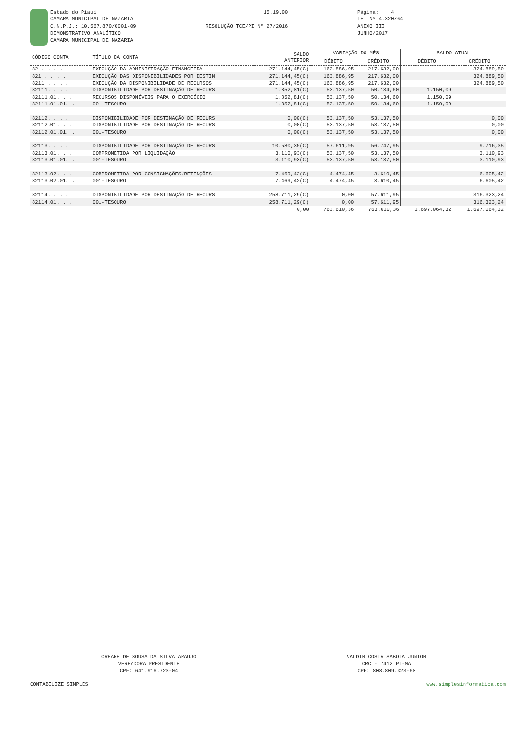Estado do Piaui CAMARA MUNICIPAL DE NAZARIA C.N.P.J.: 10.567.870/0001-09 DEMONSTRATIVO ANALÍTICO CAMARA MUNICIPAL DE NAZARIA
15.19.00 RESOLUÇÃO TCE/PI Nº 27/2016
Página: 4 LEI Nº 4.320/64 ANEXO III JUNHO/2017
| CÓDIGO CONTA | TÍTULO DA CONTA | SALDO ANTERIOR | VARIAÇÃO DO MÊS | | SALDO ATUAL | |
| --- | --- | --- | --- | --- | --- | --- |
| | | | DÉBITO | CRÉDITO | DÉBITO | CRÉDITO |
| 82 . . . . | EXECUÇÃO DA ADMINISTRAÇÃO FINANCEIRA | 271.144,45(C) | 163.886,95 | 217.632,00 | | 324.889,50 |
| 821 . . . . | EXECUÇÃO DAS DISPONIBILIDADES POR DESTIN | 271.144,45(C) | 163.886,95 | 217.632,00 | | 324.889,50 |
| 8211 . . . . | EXECUÇÃO DA DISPONIBILIDADE DE RECURSOS | 271.144,45(C) | 163.886,95 | 217.632,00 | | 324.889,50 |
| 82111. . . . | DISPONIBILIDADE POR DESTINAÇÃO DE RECURS | 1.852,81(C) | 53.137,50 | 50.134,60 | 1.150,09 | |
| 82111.01. . . | RECURSOS DISPONÍVEIS PARA O EXERCÍCIO | 1.852,81(C) | 53.137,50 | 50.134,60 | 1.150,09 | |
| 82111.01.01. . | 001-TESOURO | 1.852,81(C) | 53.137,50 | 50.134,60 | 1.150,09 | |
| 82112. . . . | DISPONIBILIDADE POR DESTINAÇÃO DE RECURS | 0,00(C) | 53.137,50 | 53.137,50 | | 0,00 |
| 82112.01. . . | DISPONIBILIDADE POR DESTINAÇÃO DE RECURS | 0,00(C) | 53.137,50 | 53.137,50 | | 0,00 |
| 82112.01.01. . | 001-TESOURO | 0,00(C) | 53.137,50 | 53.137,50 | | 0,00 |
| 82113. . . . | DISPONIBILIDADE POR DESTINAÇÃO DE RECURS | 10.580,35(C) | 57.611,95 | 56.747,95 | | 9.716,35 |
| 82113.01. . . | COMPROMETIDA POR LIQUIDAÇÃO | 3.110,93(C) | 53.137,50 | 53.137,50 | | 3.110,93 |
| 82113.01.01. . | 001-TESOURO | 3.110,93(C) | 53.137,50 | 53.137,50 | | 3.110,93 |
| 82113.02. . . | COMPROMETIDA POR CONSIGNAÇÕES/RETENÇÕES | 7.469,42(C) | 4.474,45 | 3.610,45 | | 6.605,42 |
| 82113.02.01. . | 001-TESOURO | 7.469,42(C) | 4.474,45 | 3.610,45 | | 6.605,42 |
| 82114. . . . | DISPONIBILIDADE POR DESTINAÇÃO DE RECURS | 258.711,29(C) | 0,00 | 57.611,95 | | 316.323,24 |
| 82114.01. . . | 001-TESOURO | 258.711,29(C) | 0,00 | 57.611,95 | | 316.323,24 |
| | | 0,00 | 763.610,36 | 763.610,36 | 1.697.064,32 | 1.697.064,32 |
CREANE DE SOUSA DA SILVA ARAUJO
VEREADORA PRESIDENTE
CPF: 641.916.723-04
VALDIR COSTA SABOIA JUNIOR
CRC - 7412 PI-MA
CPF: 808.809.323-68
CONTABILIZE SIMPLES www.simplesinformatica.com